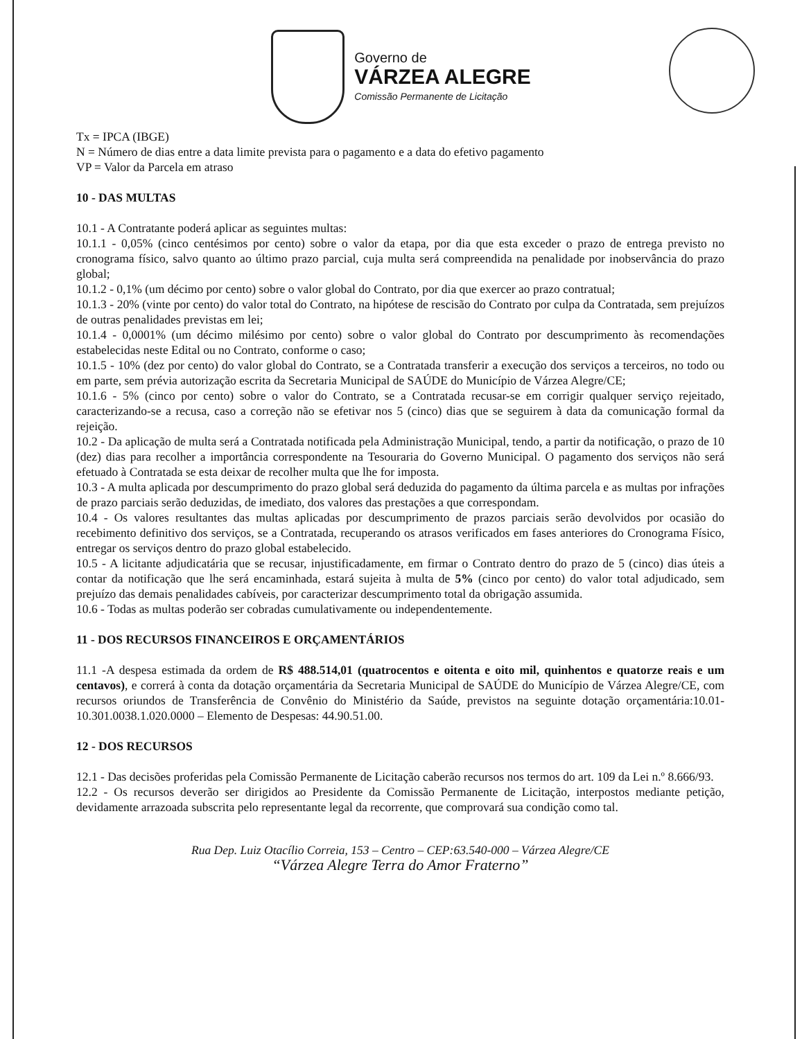Governo de
VÁRZEA ALEGRE
Comissão Permanente de Licitação
Tx = IPCA (IBGE)
N = Número de dias entre a data limite prevista para o pagamento e a data do efetivo pagamento
VP = Valor da Parcela em atraso
10 - DAS MULTAS
10.1 - A Contratante poderá aplicar as seguintes multas:
10.1.1 - 0,05% (cinco centésimos por cento) sobre o valor da etapa, por dia que esta exceder o prazo de entrega previsto no cronograma físico, salvo quanto ao último prazo parcial, cuja multa será compreendida na penalidade por inobservância do prazo global;
10.1.2 - 0,1% (um décimo por cento) sobre o valor global do Contrato, por dia que exercer ao prazo contratual;
10.1.3 - 20% (vinte por cento) do valor total do Contrato, na hipótese de rescisão do Contrato por culpa da Contratada, sem prejuízos de outras penalidades previstas em lei;
10.1.4 - 0,0001% (um décimo milésimo por cento) sobre o valor global do Contrato por descumprimento às recomendações estabelecidas neste Edital ou no Contrato, conforme o caso;
10.1.5 - 10% (dez por cento) do valor global do Contrato, se a Contratada transferir a execução dos serviços a terceiros, no todo ou em parte, sem prévia autorização escrita da Secretaria Municipal de SAÚDE do Município de Várzea Alegre/CE;
10.1.6 - 5% (cinco por cento) sobre o valor do Contrato, se a Contratada recusar-se em corrigir qualquer serviço rejeitado, caracterizando-se a recusa, caso a correção não se efetivar nos 5 (cinco) dias que se seguirem à data da comunicação formal da rejeição.
10.2 - Da aplicação de multa será a Contratada notificada pela Administração Municipal, tendo, a partir da notificação, o prazo de 10 (dez) dias para recolher a importância correspondente na Tesouraria do Governo Municipal. O pagamento dos serviços não será efetuado à Contratada se esta deixar de recolher multa que lhe for imposta.
10.3 - A multa aplicada por descumprimento do prazo global será deduzida do pagamento da última parcela e as multas por infrações de prazo parciais serão deduzidas, de imediato, dos valores das prestações a que correspondam.
10.4 - Os valores resultantes das multas aplicadas por descumprimento de prazos parciais serão devolvidos por ocasião do recebimento definitivo dos serviços, se a Contratada, recuperando os atrasos verificados em fases anteriores do Cronograma Físico, entregar os serviços dentro do prazo global estabelecido.
10.5 - A licitante adjudicatária que se recusar, injustificadamente, em firmar o Contrato dentro do prazo de 5 (cinco) dias úteis a contar da notificação que lhe será encaminhada, estará sujeita à multa de 5% (cinco por cento) do valor total adjudicado, sem prejuízo das demais penalidades cabíveis, por caracterizar descumprimento total da obrigação assumida.
10.6 - Todas as multas poderão ser cobradas cumulativamente ou independentemente.
11 - DOS RECURSOS FINANCEIROS E ORÇAMENTÁRIOS
11.1 -A despesa estimada da ordem de R$ 488.514,01 (quatrocentos e oitenta e oito mil, quinhentos e quatorze reais e um centavos), e correrá à conta da dotação orçamentária da Secretaria Municipal de SAÚDE do Município de Várzea Alegre/CE, com recursos oriundos de Transferência de Convênio do Ministério da Saúde, previstos na seguinte dotação orçamentária:10.01-10.301.0038.1.020.0000 – Elemento de Despesas: 44.90.51.00.
12 - DOS RECURSOS
12.1 - Das decisões proferidas pela Comissão Permanente de Licitação caberão recursos nos termos do art. 109 da Lei n.º 8.666/93.
12.2 - Os recursos deverão ser dirigidos ao Presidente da Comissão Permanente de Licitação, interpostos mediante petição, devidamente arrazoada subscrita pelo representante legal da recorrente, que comprovará sua condição como tal.
Rua Dep. Luiz Otacílio Correia, 153 – Centro – CEP:63.540-000 – Várzea Alegre/CE
“Várzea Alegre Terra do Amor Fraterno”